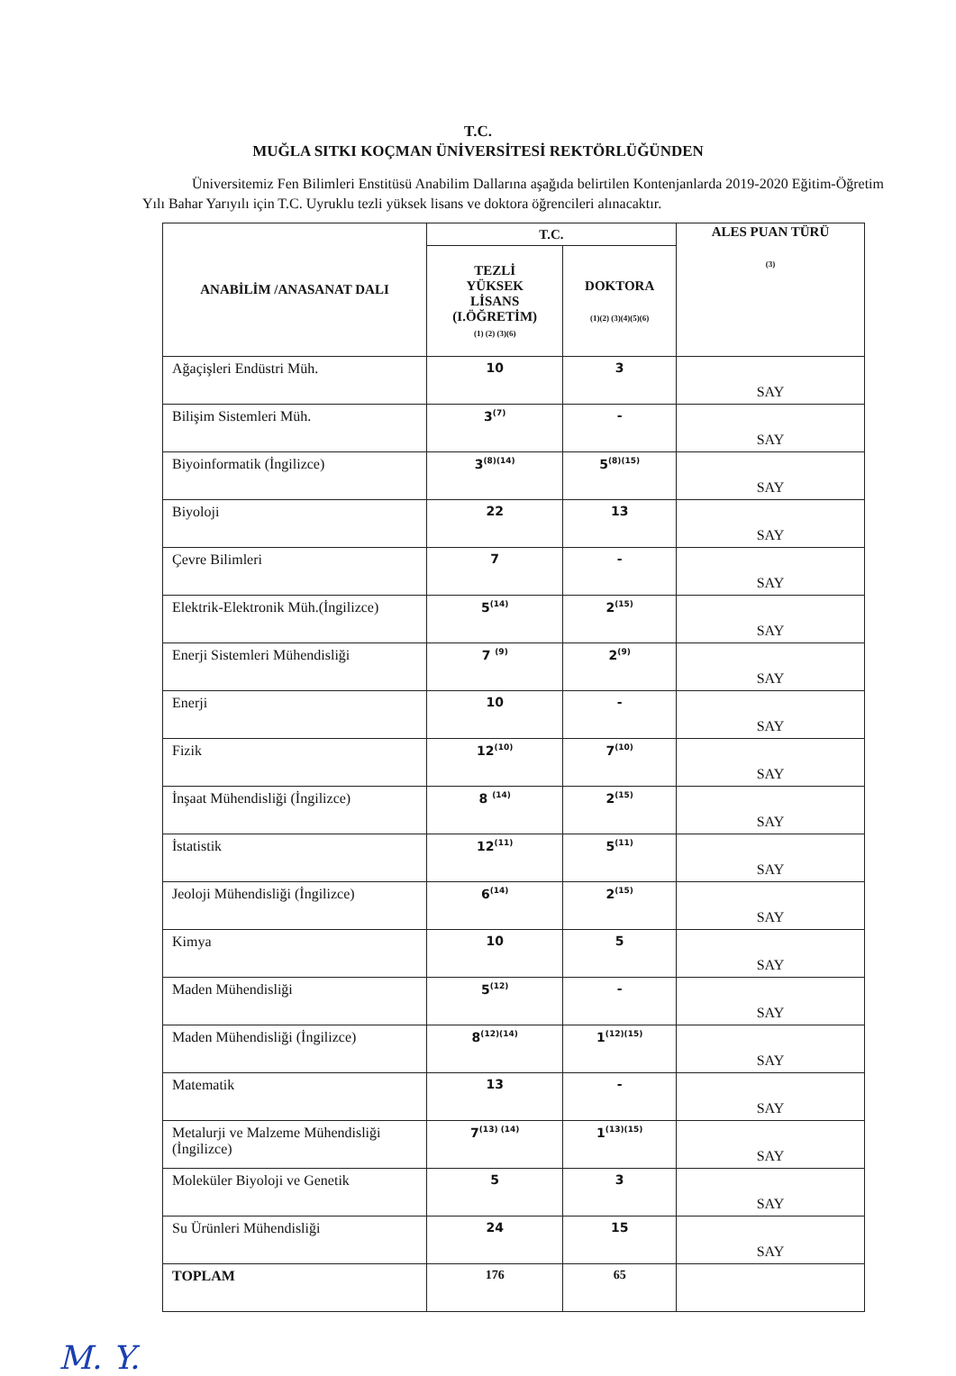T.C.
MUĞLA SITKI KOÇMAN ÜNİVERSİTESİ REKTÖRLÜĞÜNDEN
Üniversitemiz Fen Bilimleri Enstitüsü Anabilim Dallarına aşağıda belirtilen Kontenjanlarda 2019-2020 Eğitim-Öğretim Yılı Bahar Yarıyılı için T.C. Uyruklu tezli yüksek lisans ve doktora öğrencileri alınacaktır.
| ANABİLİM /ANASANAT DALI | T.C. | | ALES PUAN TÜRÜ (3) |
| --- | --- | --- | --- |
| | TEZLİ YÜKSEK LİSANS (I.ÖĞRETİM) (1) (2) (3)(6) | DOKTORA (1)(2) (3)(4)(5)(6) | |
| Ağaçişleri Endüstri Müh. | 10 | 3 | SAY |
| Bilişim Sistemleri Müh. | 3<sup>(7)</sup> | - | SAY |
| Biyoinformatik (İngilizce) | 3<sup>(8)(14)</sup> | 5<sup>(8)(15)</sup> | SAY |
| Biyoloji | 22 | 13 | SAY |
| Çevre Bilimleri | 7 | - | SAY |
| Elektrik-Elektronik Müh.(İngilizce) | 5<sup>(14)</sup> | 2<sup>(15)</sup> | SAY |
| Enerji Sistemleri Mühendisliği | 7 <sup>(9)</sup> | 2<sup>(9)</sup> | SAY |
| Enerji | 10 | - | SAY |
| Fizik | 12<sup>(10)</sup> | 7<sup>(10)</sup> | SAY |
| İnşaat Mühendisliği (İngilizce) | 8 <sup>(14)</sup> | 2<sup>(15)</sup> | SAY |
| İstatistik | 12<sup>(11)</sup> | 5<sup>(11)</sup> | SAY |
| Jeoloji Mühendisliği (İngilizce) | 6<sup>(14)</sup> | 2<sup>(15)</sup> | SAY |
| Kimya | 10 | 5 | SAY |
| Maden Mühendisliği | 5<sup>(12)</sup> | - | SAY |
| Maden Mühendisliği (İngilizce) | 8<sup>(12)(14)</sup> | 1<sup>(12)(15)</sup> | SAY |
| Matematik | 13 | - | SAY |
| Metalurji ve Malzeme Mühendisliği (İngilizce) | 7<sup>(13) (14)</sup> | 1<sup>(13)(15)</sup> | SAY |
| Moleküler Biyoloji ve Genetik | 5 | 3 | SAY |
| Su Ürünleri Mühendisliği | 24 | 15 | SAY |
| TOPLAM | 176 | 65 | |
M. Y.